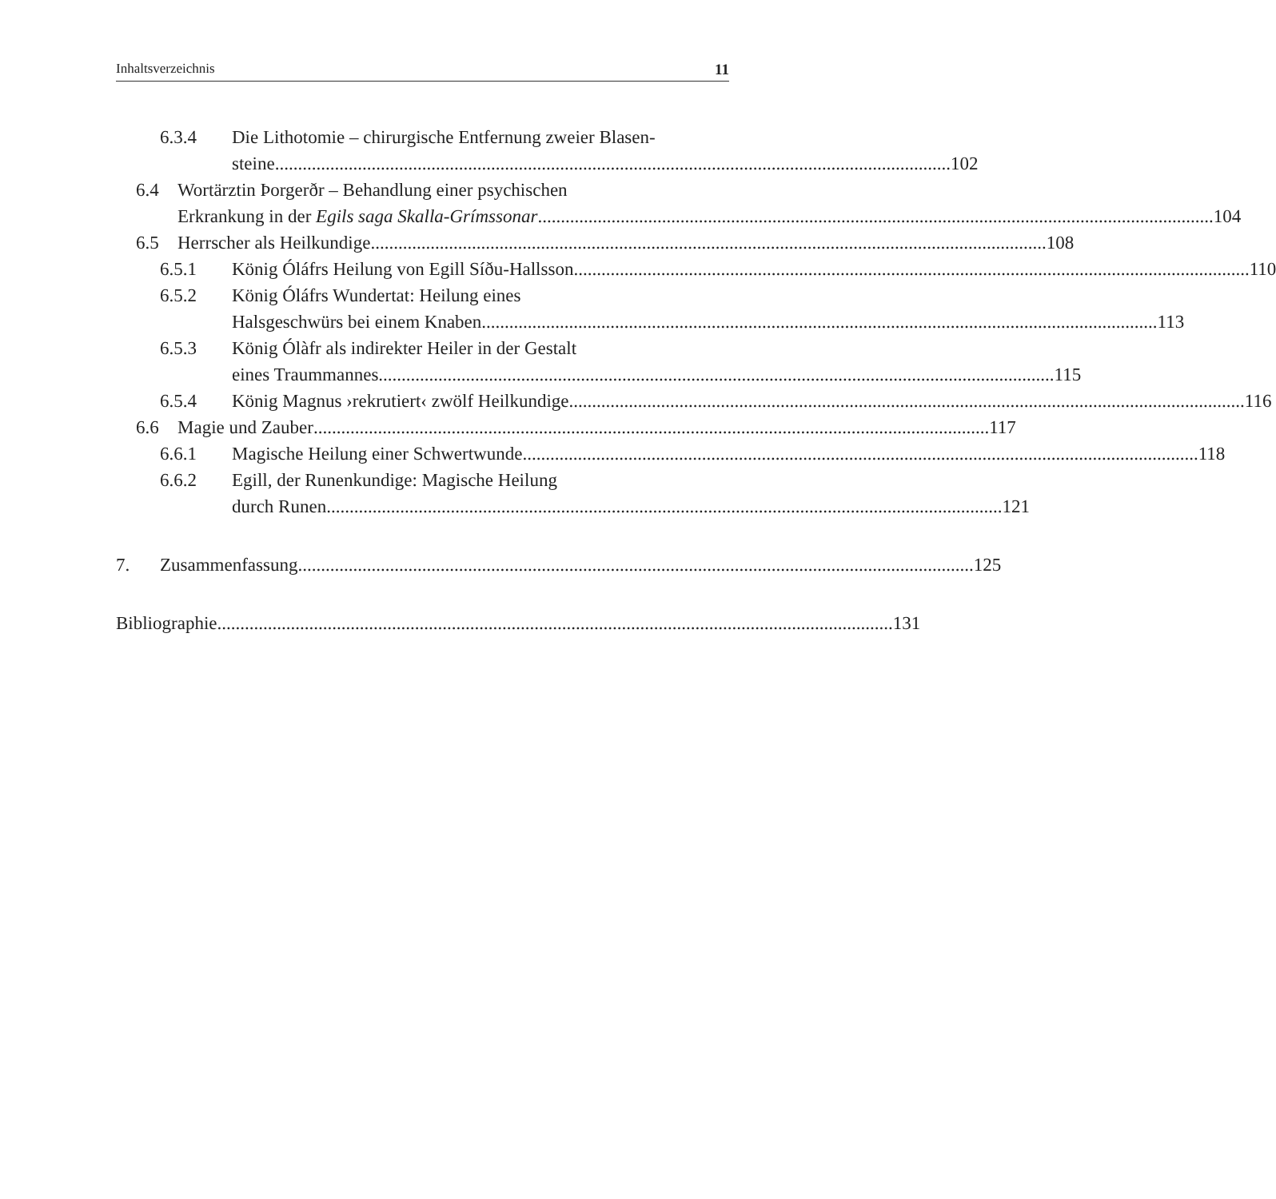Inhaltsverzeichnis 11
6.3.4 Die Lithotomie – chirurgische Entfernung zweier Blasen-
steine 102
6.4 Wortärztin Þorgerðr – Behandlung einer psychischen
Erkrankung in der Egils saga Skalla-Grímssonar 104
6.5 Herrscher als Heilkundige 108
6.5.1 König Óláfrs Heilung von Egill Síðu-Hallsson 110
6.5.2 König Óláfrs Wundertat: Heilung eines
Halsgeschwürs bei einem Knaben 113
6.5.3 König Ólàfr als indirekter Heiler in der Gestalt
eines Traummannes 115
6.5.4 König Magnus ›rekrutiert‹ zwölf Heilkundige 116
6.6 Magie und Zauber 117
6.6.1 Magische Heilung einer Schwertwunde 118
6.6.2 Egill, der Runenkundige: Magische Heilung
durch Runen 121
7. Zusammenfassung 125
Bibliographie 131